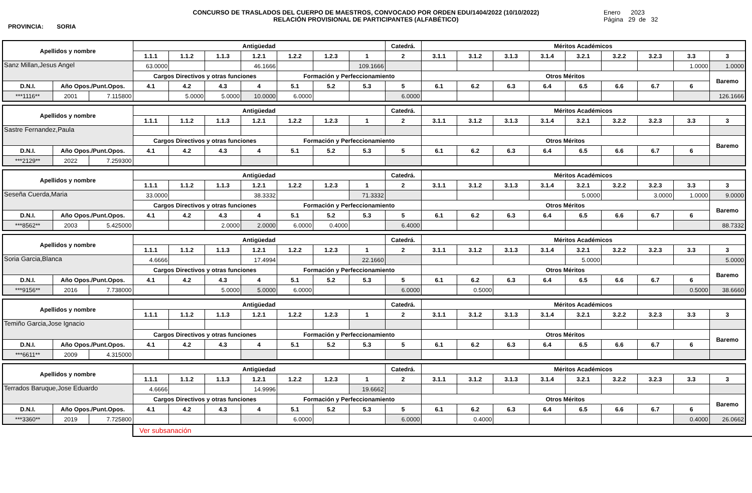PROVINCIA: SORIA
CONCURSO DE TRASLADOS DEL CUERPO DE MAESTROS, CONVOCADO POR ORDEN EDU/1404/2022 (10/10/2022)
RELACIÓN PROVISIONAL DE PARTICIPANTES (ALFABÉTICO)
Enero 2023
Página 29 de 32
| Apellidos y nombre | | | Antigüedad | | | | | | | Catedrá. | Méritos Académicos | | | | | | | | |
| --- | --- | --- | --- | --- | --- | --- | --- | --- | --- | --- | --- | --- | --- | --- | --- | --- | --- | --- | --- |
| | | | 1.1.1 | 1.1.2 | 1.1.3 | 1.2.1 | 1.2.2 | 1.2.3 | 1 | 2 | 3.1.1 | 3.1.2 | 3.1.3 | 3.1.4 | 3.2.1 | 3.2.2 | 3.2.3 | 3.3 | 3 |
| Sanz Millan,Jesus Angel | | | 63.0000 | | | 46.1666 | | | 109.1666 | | | | | | | | | 1.0000 | 1.0000 |
| | | | Cargos Directivos y otras funciones | | | | Formación y Perfeccionamiento | | | | Otros Méritos | | | | | | | | Baremo |
| D.N.I. | Año Opos./Punt.Opos. | | 4.1 | 4.2 | 4.3 | 4 | 5.1 | 5.2 | 5.3 | 5 | 6.1 | 6.2 | 6.3 | 6.4 | 6.5 | 6.6 | 6.7 | 6 | |
| ***1116** | 2001 | 7.115800 | | 5.0000 | 5.0000 | 10.0000 | 6.0000 | | | 6.0000 | | | | | | | | | 126.1666 |
| Apellidos y nombre | | | Antigüedad | | | | | | | Catedrá. | Méritos Académicos | | | | | | | | |
| --- | --- | --- | --- | --- | --- | --- | --- | --- | --- | --- | --- | --- | --- | --- | --- | --- | --- | --- | --- |
| | | | 1.1.1 | 1.1.2 | 1.1.3 | 1.2.1 | 1.2.2 | 1.2.3 | 1 | 2 | 3.1.1 | 3.1.2 | 3.1.3 | 3.1.4 | 3.2.1 | 3.2.2 | 3.2.3 | 3.3 | 3 |
| Sastre Fernandez,Paula | | | | | | | | | | | | | | | | | | | |
| | | | Cargos Directivos y otras funciones | | | | Formación y Perfeccionamiento | | | | Otros Méritos | | | | | | | | Baremo |
| D.N.I. | Año Opos./Punt.Opos. | | 4.1 | 4.2 | 4.3 | 4 | 5.1 | 5.2 | 5.3 | 5 | 6.1 | 6.2 | 6.3 | 6.4 | 6.5 | 6.6 | 6.7 | 6 | |
| ***2129** | 2022 | 7.259300 | | | | | | | | | | | | | | | | | |
| Apellidos y nombre | | | Antigüedad | | | | | | | Catedrá. | Méritos Académicos | | | | | | | | |
| --- | --- | --- | --- | --- | --- | --- | --- | --- | --- | --- | --- | --- | --- | --- | --- | --- | --- | --- | --- |
| | | | 1.1.1 | 1.1.2 | 1.1.3 | 1.2.1 | 1.2.2 | 1.2.3 | 1 | 2 | 3.1.1 | 3.1.2 | 3.1.3 | 3.1.4 | 3.2.1 | 3.2.2 | 3.2.3 | 3.3 | 3 |
| Seseña Cuerda,Maria | | | 33.0000 | | | 38.3332 | | | 71.3332 | | | | | | 5.0000 | | 3.0000 | 1.0000 | 9.0000 |
| | | | Cargos Directivos y otras funciones | | | | Formación y Perfeccionamiento | | | | Otros Méritos | | | | | | | | Baremo |
| D.N.I. | Año Opos./Punt.Opos. | | 4.1 | 4.2 | 4.3 | 4 | 5.1 | 5.2 | 5.3 | 5 | 6.1 | 6.2 | 6.3 | 6.4 | 6.5 | 6.6 | 6.7 | 6 | |
| ***8562** | 2003 | 5.425000 | | | 2.0000 | 2.0000 | 6.0000 | 0.4000 | | 6.4000 | | | | | | | | | 88.7332 |
| Apellidos y nombre | | | Antigüedad | | | | | | | Catedrá. | Méritos Académicos | | | | | | | | |
| --- | --- | --- | --- | --- | --- | --- | --- | --- | --- | --- | --- | --- | --- | --- | --- | --- | --- | --- | --- |
| | | | 1.1.1 | 1.1.2 | 1.1.3 | 1.2.1 | 1.2.2 | 1.2.3 | 1 | 2 | 3.1.1 | 3.1.2 | 3.1.3 | 3.1.4 | 3.2.1 | 3.2.2 | 3.2.3 | 3.3 | 3 |
| Soria Garcia,Blanca | | | 4.6666 | | | 17.4994 | | | 22.1660 | | | | | | 5.0000 | | | | 5.0000 |
| | | | Cargos Directivos y otras funciones | | | | Formación y Perfeccionamiento | | | | Otros Méritos | | | | | | | | Baremo |
| D.N.I. | Año Opos./Punt.Opos. | | 4.1 | 4.2 | 4.3 | 4 | 5.1 | 5.2 | 5.3 | 5 | 6.1 | 6.2 | 6.3 | 6.4 | 6.5 | 6.6 | 6.7 | 6 | |
| ***9156** | 2016 | 7.738000 | | | 5.0000 | 5.0000 | 6.0000 | | | 6.0000 | | 0.5000 | | | | | | 0.5000 | 38.6660 |
| Apellidos y nombre | | | Antigüedad | | | | | | | Catedrá. | Méritos Académicos | | | | | | | | |
| --- | --- | --- | --- | --- | --- | --- | --- | --- | --- | --- | --- | --- | --- | --- | --- | --- | --- | --- | --- |
| | | | 1.1.1 | 1.1.2 | 1.1.3 | 1.2.1 | 1.2.2 | 1.2.3 | 1 | 2 | 3.1.1 | 3.1.2 | 3.1.3 | 3.1.4 | 3.2.1 | 3.2.2 | 3.2.3 | 3.3 | 3 |
| Temiño Garcia,Jose Ignacio | | | | | | | | | | | | | | | | | | | |
| | | | Cargos Directivos y otras funciones | | | | Formación y Perfeccionamiento | | | | Otros Méritos | | | | | | | | Baremo |
| D.N.I. | Año Opos./Punt.Opos. | | 4.1 | 4.2 | 4.3 | 4 | 5.1 | 5.2 | 5.3 | 5 | 6.1 | 6.2 | 6.3 | 6.4 | 6.5 | 6.6 | 6.7 | 6 | |
| ***6611** | 2009 | 4.315000 | | | | | | | | | | | | | | | | | |
| Apellidos y nombre | | | Antigüedad | | | | | | | Catedrá. | Méritos Académicos | | | | | | | | |
| --- | --- | --- | --- | --- | --- | --- | --- | --- | --- | --- | --- | --- | --- | --- | --- | --- | --- | --- | --- |
| | | | 1.1.1 | 1.1.2 | 1.1.3 | 1.2.1 | 1.2.2 | 1.2.3 | 1 | 2 | 3.1.1 | 3.1.2 | 3.1.3 | 3.1.4 | 3.2.1 | 3.2.2 | 3.2.3 | 3.3 | 3 |
| Terrados Baruque,Jose Eduardo | | | 4.6666 | | | 14.9996 | | | 19.6662 | | | | | | | | | | |
| | | | Cargos Directivos y otras funciones | | | | Formación y Perfeccionamiento | | | | Otros Méritos | | | | | | | | Baremo |
| D.N.I. | Año Opos./Punt.Opos. | | 4.1 | 4.2 | 4.3 | 4 | 5.1 | 5.2 | 5.3 | 5 | 6.1 | 6.2 | 6.3 | 6.4 | 6.5 | 6.6 | 6.7 | 6 | |
| ***3360** | 2019 | 7.725800 | | | | | 6.0000 | | | 6.0000 | | 0.4000 | | | | | | 0.4000 | 26.0662 |
Ver subsanación